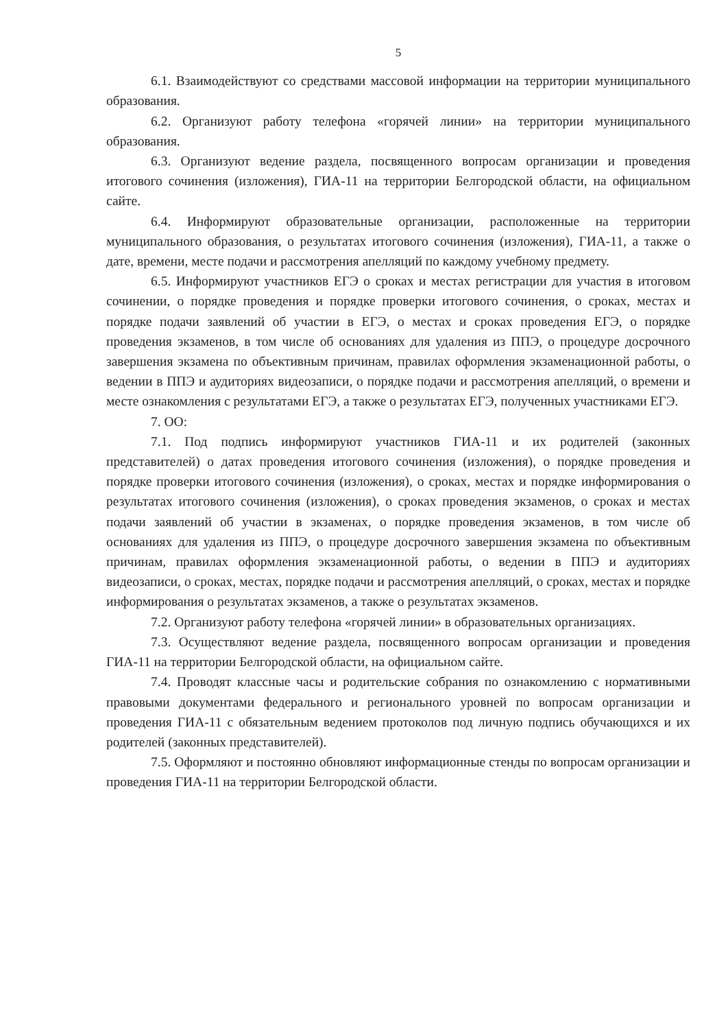5
6.1. Взаимодействуют со средствами массовой информации на территории муниципального образования.
6.2. Организуют работу телефона «горячей линии» на территории муниципального образования.
6.3. Организуют ведение раздела, посвященного вопросам организации и проведения итогового сочинения (изложения), ГИА-11 на территории Белгородской области, на официальном сайте.
6.4. Информируют образовательные организации, расположенные на территории муниципального образования, о результатах итогового сочинения (изложения), ГИА-11, а также о дате, времени, месте подачи и рассмотрения апелляций по каждому учебному предмету.
6.5. Информируют участников ЕГЭ о сроках и местах регистрации для участия в итоговом сочинении, о порядке проведения и порядке проверки итогового сочинения, о сроках, местах и порядке подачи заявлений об участии в ЕГЭ, о местах и сроках проведения ЕГЭ, о порядке проведения экзаменов, в том числе об основаниях для удаления из ППЭ, о процедуре досрочного завершения экзамена по объективным причинам, правилах оформления экзаменационной работы, о ведении в ППЭ и аудиториях видеозаписи, о порядке подачи и рассмотрения апелляций, о времени и месте ознакомления с результатами ЕГЭ, а также о результатах ЕГЭ, полученных участниками ЕГЭ.
7. ОО:
7.1. Под подпись информируют участников ГИА-11 и их родителей (законных представителей) о датах проведения итогового сочинения (изложения), о порядке проведения и порядке проверки итогового сочинения (изложения), о сроках, местах и порядке информирования о результатах итогового сочинения (изложения), о сроках проведения экзаменов, о сроках и местах подачи заявлений об участии в экзаменах, о порядке проведения экзаменов, в том числе об основаниях для удаления из ППЭ, о процедуре досрочного завершения экзамена по объективным причинам, правилах оформления экзаменационной работы, о ведении в ППЭ и аудиториях видеозаписи, о сроках, местах, порядке подачи и рассмотрения апелляций, о сроках, местах и порядке информирования о результатах экзаменов, а также о результатах экзаменов.
7.2. Организуют работу телефона «горячей линии» в образовательных организациях.
7.3. Осуществляют ведение раздела, посвященного вопросам организации и проведения ГИА-11 на территории Белгородской области, на официальном сайте.
7.4. Проводят классные часы и родительские собрания по ознакомлению с нормативными правовыми документами федерального и регионального уровней по вопросам организации и проведения ГИА-11 с обязательным ведением протоколов под личную подпись обучающихся и их родителей (законных представителей).
7.5. Оформляют и постоянно обновляют информационные стенды по вопросам организации и проведения ГИА-11 на территории Белгородской области.